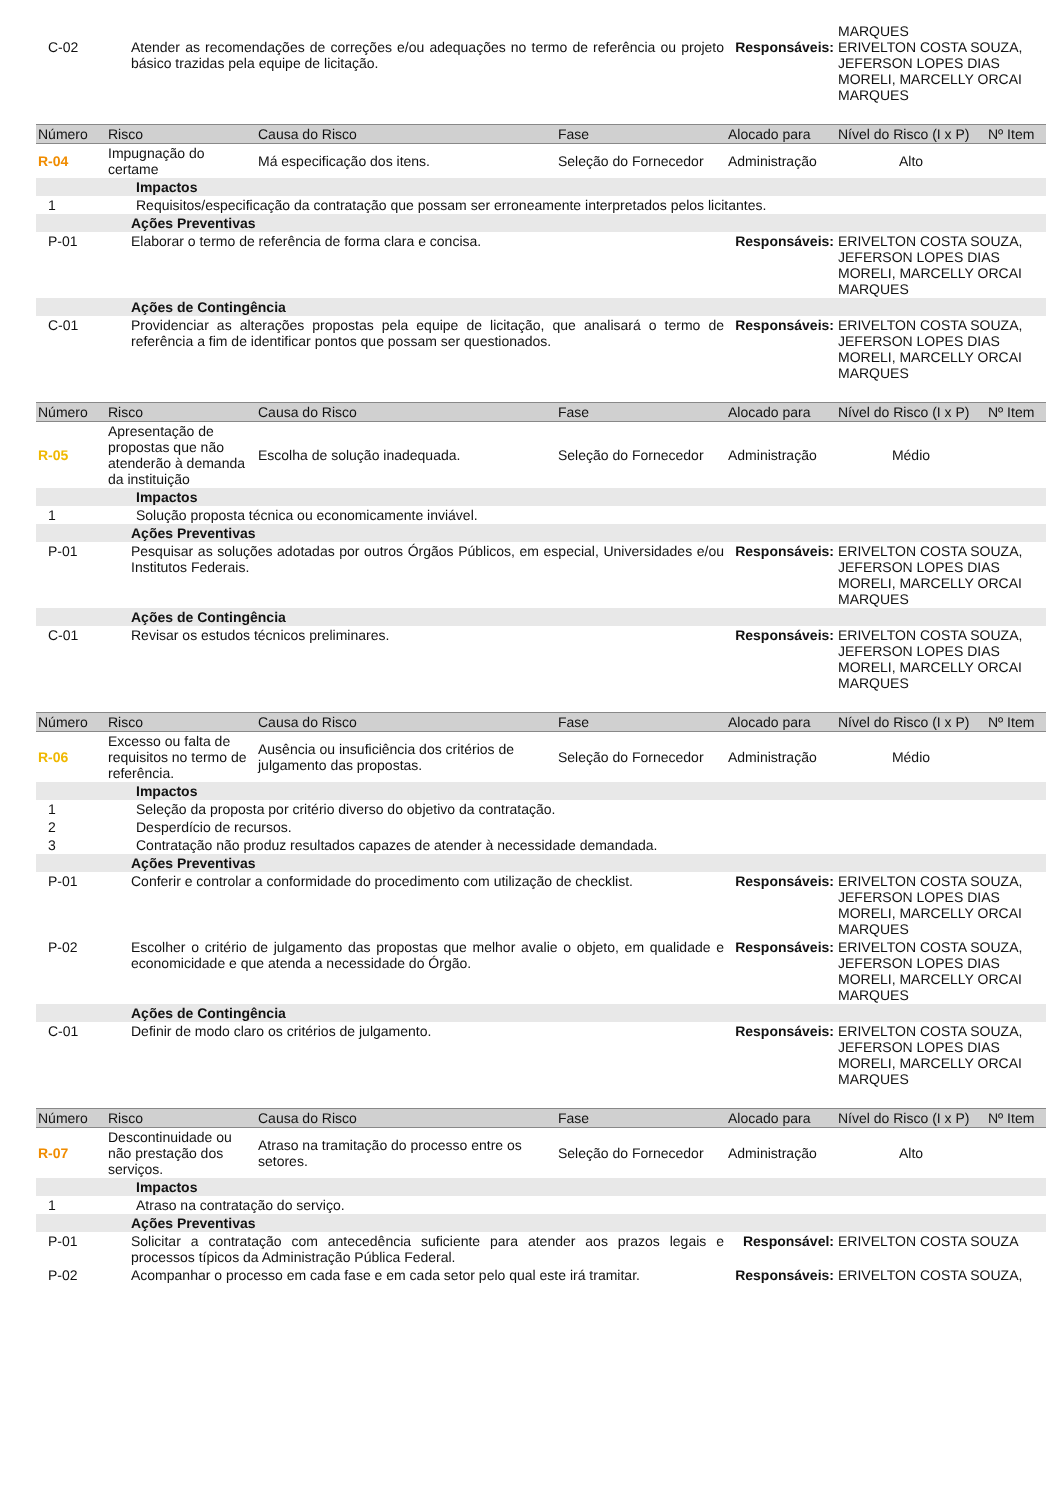| C-02 | Atender as recomendações de correções e/ou adequações no termo de referência ou projeto básico trazidas pela equipe de licitação. | | | Responsáveis: | MARQUES ERIVELTON COSTA SOUZA, JEFERSON LOPES DIAS MORELI, MARCELLY ORCAI MARQUES | |
| Número | Risco | Causa do Risco | Fase | Alocado para | Nível do Risco (I x P) | Nº Item |
| R-04 | Impugnação do certame | Má especificação dos itens. | Seleção do Fornecedor | Administração | Alto | |
| | Impactos | | | | | |
| 1 | Requisitos/especificação da contratação que possam ser erroneamente interpretados pelos licitantes. | | | | | |
| | Ações Preventivas | | | | | |
| P-01 | Elaborar o termo de referência de forma clara e concisa. | | | Responsáveis: | ERIVELTON COSTA SOUZA, JEFERSON LOPES DIAS MORELI, MARCELLY ORCAI MARQUES | |
| | Ações de Contingência | | | | | |
| C-01 | Providenciar as alterações propostas pela equipe de licitação, que analisará o termo de referência a fim de identificar pontos que possam ser questionados. | | | Responsáveis: | ERIVELTON COSTA SOUZA, JEFERSON LOPES DIAS MORELI, MARCELLY ORCAI MARQUES | |
| Número | Risco | Causa do Risco | Fase | Alocado para | Nível do Risco (I x P) | Nº Item |
| R-05 | Apresentação de propostas que não atenderão à demanda da instituição | Escolha de solução inadequada. | Seleção do Fornecedor | Administração | Médio | |
| | Impactos | | | | | |
| 1 | Solução proposta técnica ou economicamente inviável. | | | | | |
| | Ações Preventivas | | | | | |
| P-01 | Pesquisar as soluções adotadas por outros Órgãos Públicos, em especial, Universidades e/ou Institutos Federais. | | | Responsáveis: | ERIVELTON COSTA SOUZA, JEFERSON LOPES DIAS MORELI, MARCELLY ORCAI MARQUES | |
| | Ações de Contingência | | | | | |
| C-01 | Revisar os estudos técnicos preliminares. | | | Responsáveis: | ERIVELTON COSTA SOUZA, JEFERSON LOPES DIAS MORELI, MARCELLY ORCAI MARQUES | |
| Número | Risco | Causa do Risco | Fase | Alocado para | Nível do Risco (I x P) | Nº Item |
| R-06 | Excesso ou falta de requisitos no termo de referência. | Ausência ou insuficiência dos critérios de julgamento das propostas. | Seleção do Fornecedor | Administração | Médio | |
| | Impactos | | | | | |
| 1 | Seleção da proposta por critério diverso do objetivo da contratação. | | | | | |
| 2 | Desperdício de recursos. | | | | | |
| 3 | Contratação não produz resultados capazes de atender à necessidade demandada. | | | | | |
| | Ações Preventivas | | | | | |
| P-01 | Conferir e controlar a conformidade do procedimento com utilização de checklist. | | | Responsáveis: | ERIVELTON COSTA SOUZA, JEFERSON LOPES DIAS MORELI, MARCELLY ORCAI MARQUES | |
| P-02 | Escolher o critério de julgamento das propostas que melhor avalie o objeto, em qualidade e economicidade e que atenda a necessidade do Órgão. | | | Responsáveis: | ERIVELTON COSTA SOUZA, JEFERSON LOPES DIAS MORELI, MARCELLY ORCAI MARQUES | |
| | Ações de Contingência | | | | | |
| C-01 | Definir de modo claro os critérios de julgamento. | | | Responsáveis: | ERIVELTON COSTA SOUZA, JEFERSON LOPES DIAS MORELI, MARCELLY ORCAI MARQUES | |
| Número | Risco | Causa do Risco | Fase | Alocado para | Nível do Risco (I x P) | Nº Item |
| R-07 | Descontinuidade ou não prestação dos serviços. | Atraso na tramitação do processo entre os setores. | Seleção do Fornecedor | Administração | Alto | |
| | Impactos | | | | | |
| 1 | Atraso na contratação do serviço. | | | | | |
| | Ações Preventivas | | | | | |
| P-01 | Solicitar a contratação com antecedência suficiente para atender aos prazos legais e processos típicos da Administração Pública Federal. | | | Responsável: | ERIVELTON COSTA SOUZA | |
| P-02 | Acompanhar o processo em cada fase e em cada setor pelo qual este irá tramitar. | | | Responsáveis: | ERIVELTON COSTA SOUZA, | |